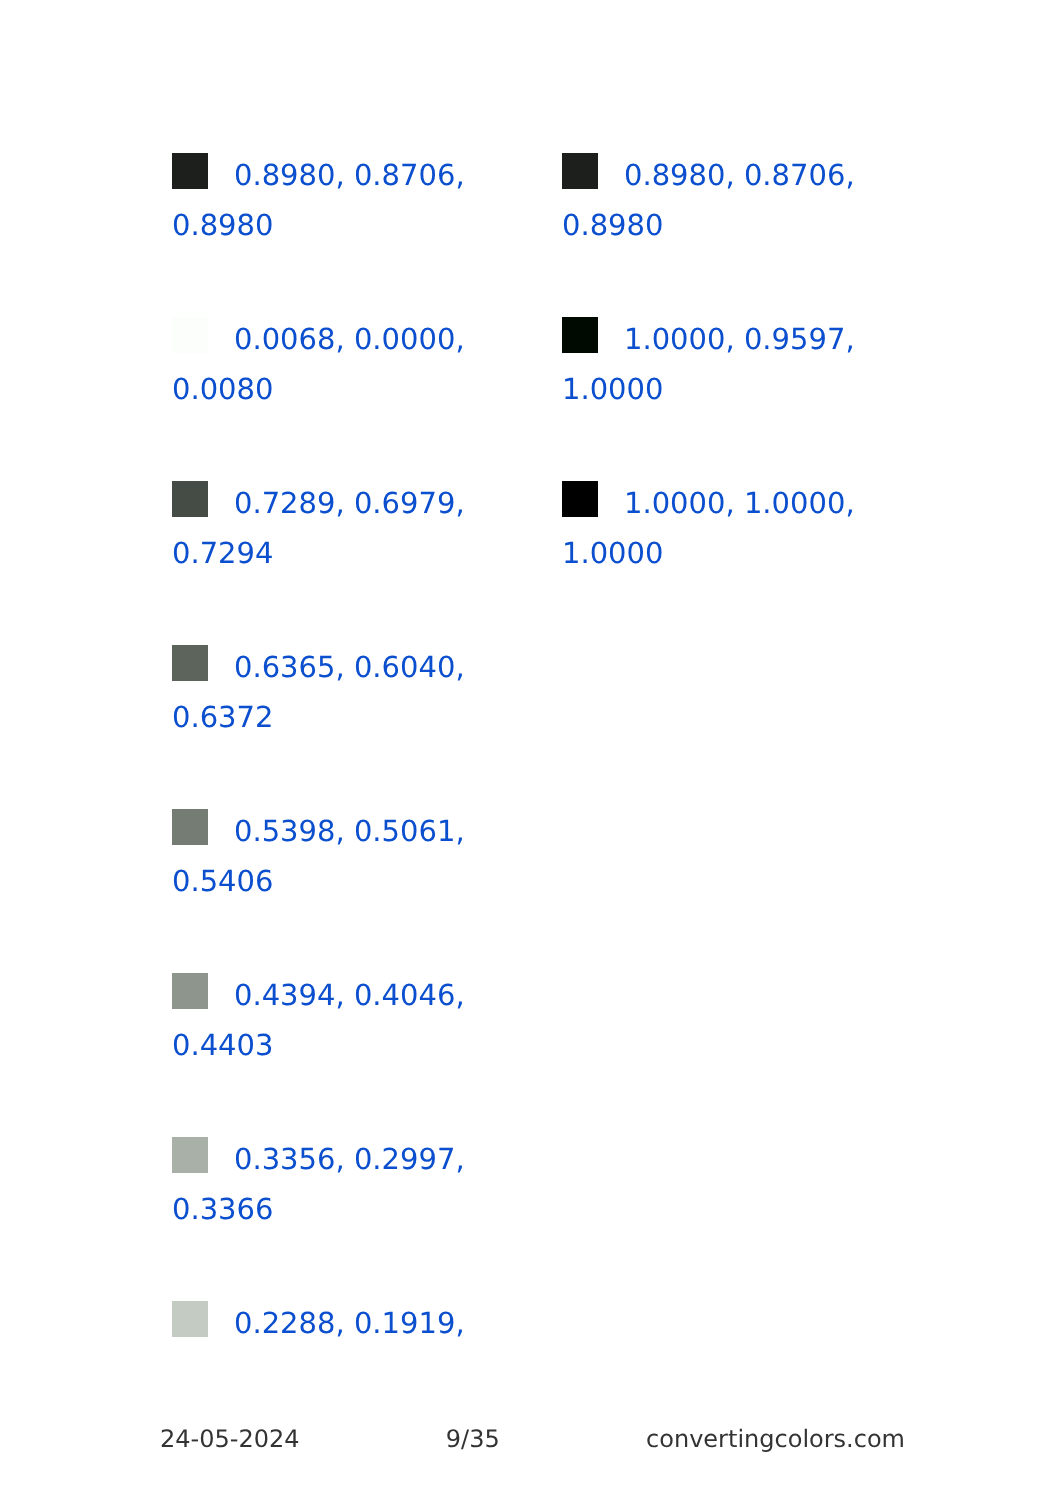0.8980, 0.8706, 0.8980
0.0068, 0.0000, 0.0080
0.7289, 0.6979, 0.7294
0.6365, 0.6040, 0.6372
0.5398, 0.5061, 0.5406
0.4394, 0.4046, 0.4403
0.3356, 0.2997, 0.3366
0.2288, 0.1919,
0.8980, 0.8706, 0.8980
1.0000, 0.9597, 1.0000
1.0000, 1.0000, 1.0000
24-05-2024 9/35 convertingcolors.com